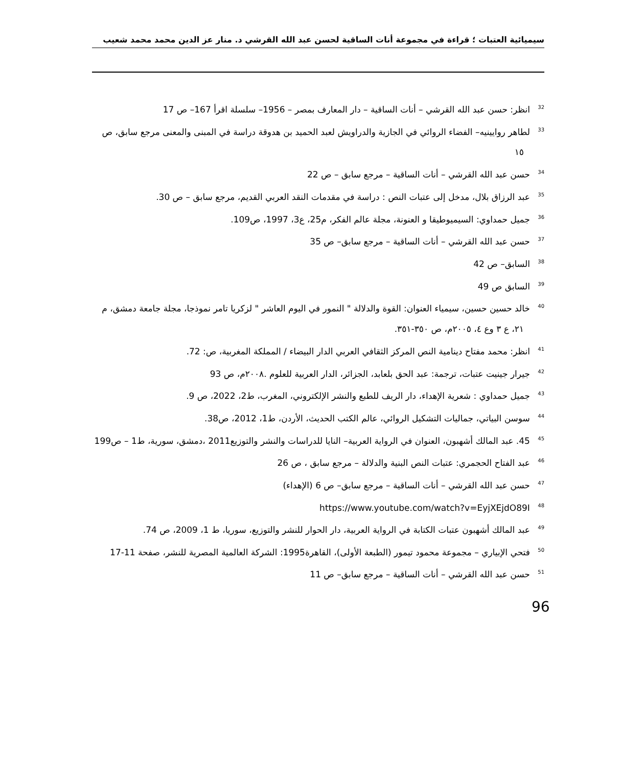سيميائية العتبات ؛ قراءة في مجموعة أنات الساقية لحسن عبد الله القرشي د. منار عز الدين محمد محمد شعيب
<sup>32</sup> انظر: حسن عبد الله القرشي – أنات الساقية – دار المعارف بمصر – 1956– سلسلة اقرأ 167– ص 17
<sup>33</sup> لطاهر روايينيه– الفضاء الروائي في الجازية والدراويش لعبد الحميد بن هدوقة دراسة في المبنى والمعنى مرجع سابق، ص ١٥
<sup>34</sup> حسن عبد الله القرشي – أنات الساقية – مرجع سابق – ص 22
<sup>35</sup> عبد الرزاق بلال، مدخل إلى عتبات النص : دراسة في مقدمات النقد العربي القديم، مرجع سابق – ص 30.
<sup>36</sup> جميل حمداوي: السيميوطيقا و العنونة، مجلة عالم الفكر، م25، ع3، 1997، ص109.
<sup>37</sup> حسن عبد الله القرشي – أنات الساقية – مرجع سابق– ص 35
<sup>38</sup> السابق– ص 42
<sup>39</sup> السابق ص 49
<sup>40</sup> خالد حسين حسين، سيمياء العنوان: القوة والدلالة " النمور في اليوم العاشر " لزكريا تامر نموذجا، مجلة جامعة دمشق، م ٢١، ع ٣ وع ٤، ٢٠٠٥م، ص ٣٥٠-٣٥١.
<sup>41</sup> انظر: محمد مفتاح دينامية النص المركز الثقافي العربي الدار البيضاء / المملكة المغربية، ص: 72.
<sup>42</sup> جيرار جينيت عتبات، ترجمة: عبد الحق بلعابد، الجزائر، الدار العربية للعلوم .٢٠٠٨م، ص 93
<sup>43</sup> جميل حمداوي : شعرية الإهداء، دار الريف للطبع والنشر الإلكتروني، المغرب، ط2، 2022، ص 9.
<sup>44</sup> سوسن البياتي، جماليات التشكيل الروائي، عالم الكتب الحديث، الأردن، ط1، 2012، ص38.
<sup>45</sup> 45. عبد المالك أشهبون، العنوان في الرواية العربية– النايا للدراسات والنشر والتوزيع2011 ،دمشق، سورية، ط1 – ص199
<sup>46</sup> عبد الفتاح الحجمري: عتبات النص البنية والدلالة – مرجع سابق ، ص 26
<sup>47</sup> حسن عبد الله القرشي – أنات الساقية – مرجع سابق– ص 6 (الإهداء)
<sup>48</sup> https://www.youtube.com/watch?v=EyjXEjdO89I
<sup>49</sup> عبد المالك أشهبون عتبات الكتابة في الرواية العربية، دار الحوار للنشر والتوزيع، سوريا، ط 1، 2009، ص 74.
<sup>50</sup> فتحي الإبياري – مجموعة محمود تيمور (الطبعة الأولى)، القاهرة1995: الشركة العالمية المصرية للنشر، صفحة 11-17
<sup>51</sup> حسن عبد الله القرشي – أنات الساقية – مرجع سابق– ص 11
96